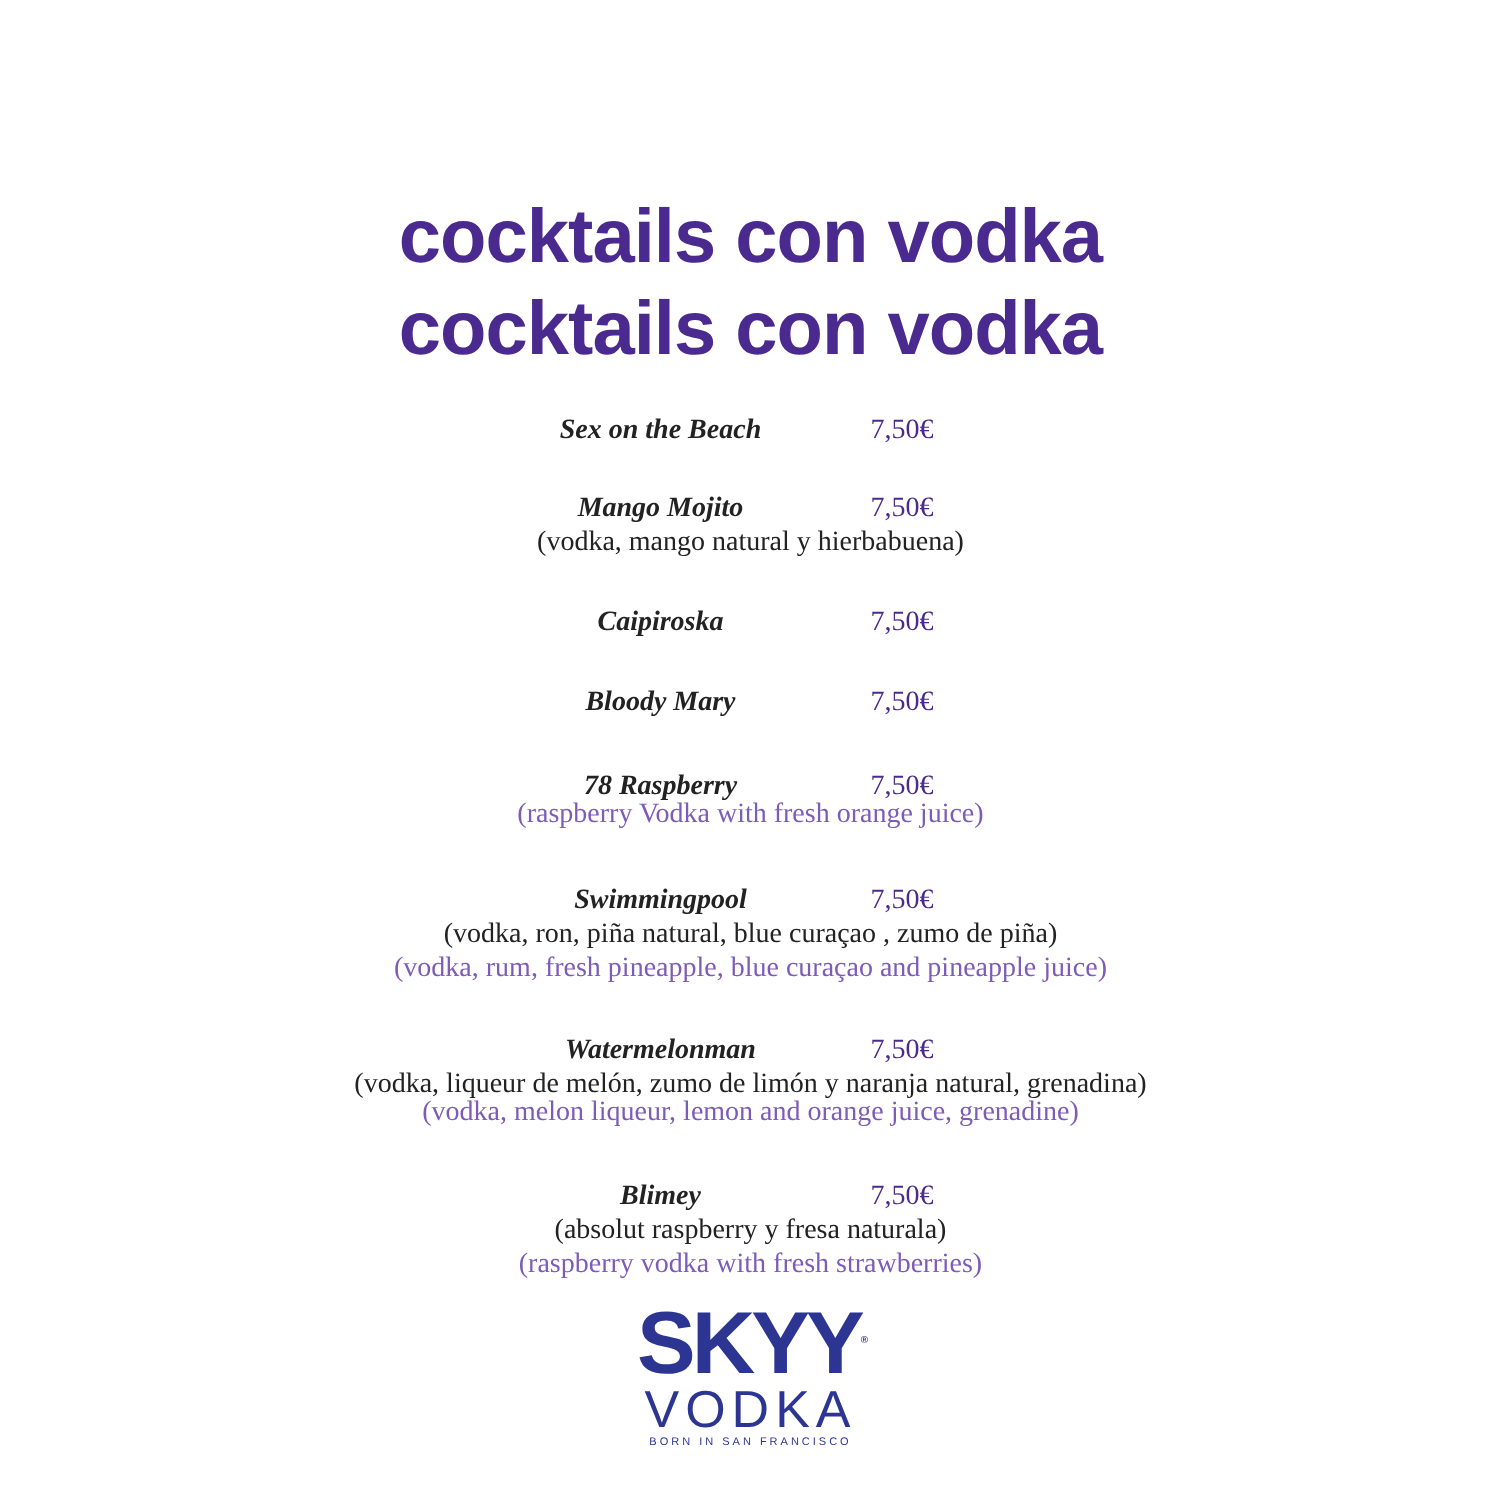cocktails con vodka
cocktails con vodka
Sex on the Beach 7,50€
Mango Mojito 7,50€
(vodka, mango natural y hierbabuena)
Caipiroska 7,50€
Bloody Mary 7,50€
78 Raspberry 7,50€
(raspberry Vodka with fresh orange juice)
Swimmingpool 7,50€
(vodka, ron, piña natural, blue curaçao , zumo de piña)
(vodka, rum, fresh pineapple, blue curaçao and pineapple juice)
Watermelonman 7,50€
(vodka, liqueur de melón, zumo de limón y naranja natural, grenadina)
(vodka, melon liqueur, lemon and orange juice, grenadine)
Blimey 7,50€
(absolut raspberry y fresa naturala)
(raspberry vodka with fresh strawberries)
SKYY<sup>®</sup>
VODKA
BORN IN SAN FRANCISCO